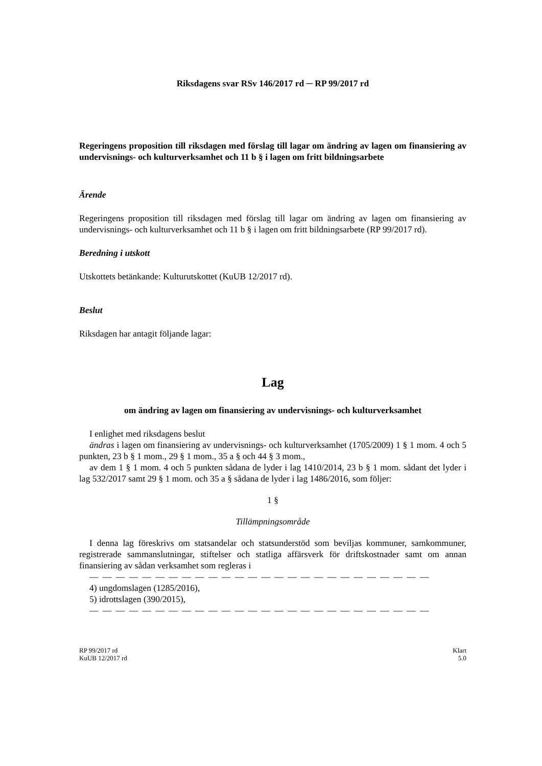Riksdagens svar RSv 146/2017 rd ─ RP 99/2017 rd
Regeringens proposition till riksdagen med förslag till lagar om ändring av lagen om finan­siering av undervisnings- och kulturverksamhet och 11 b § i lagen om fritt bildningsarbete
Ärende
Regeringens proposition till riksdagen med förslag till lagar om ändring av lagen om finansiering av undervisnings- och kulturverksamhet och 11 b § i lagen om fritt bildningsarbete (RP 99/2017 rd).
Beredning i utskott
Utskottets betänkande: Kulturutskottet (KuUB 12/2017 rd).
Beslut
Riksdagen har antagit följande lagar:
Lag
om ändring av lagen om finansiering av undervisnings- och kulturverksamhet
I enlighet med riksdagens beslut
ändras i lagen om finansiering av undervisnings- och kulturverksamhet (1705/2009) 1 § 1 mom. 4 och 5 punkten, 23 b § 1 mom., 29 § 1 mom., 35 a § och 44 § 3 mom.,
av dem 1 § 1 mom. 4 och 5 punkten sådana de lyder i lag 1410/2014, 23 b § 1 mom. sådant det lyder i lag 532/2017 samt 29 § 1 mom. och 35 a § sådana de lyder i lag 1486/2016, som följer:
1 §
Tillämpningsområde
I denna lag föreskrivs om statsandelar och statsunderstöd som beviljas kommuner, samkom­muner, registrerade sammanslutningar, stiftelser och statliga affärsverk för driftskostnader samt om annan finansiering av sådan verksamhet som regleras i
— — — — — — — — — — — — — — — — — — — — — — — — — —
4) ungdomslagen (1285/2016),
5) idrottslagen (390/2015),
— — — — — — — — — — — — — — — — — — — — — — — — — —
RP 99/2017 rd
KuUB 12/2017 rd
Klart
5.0